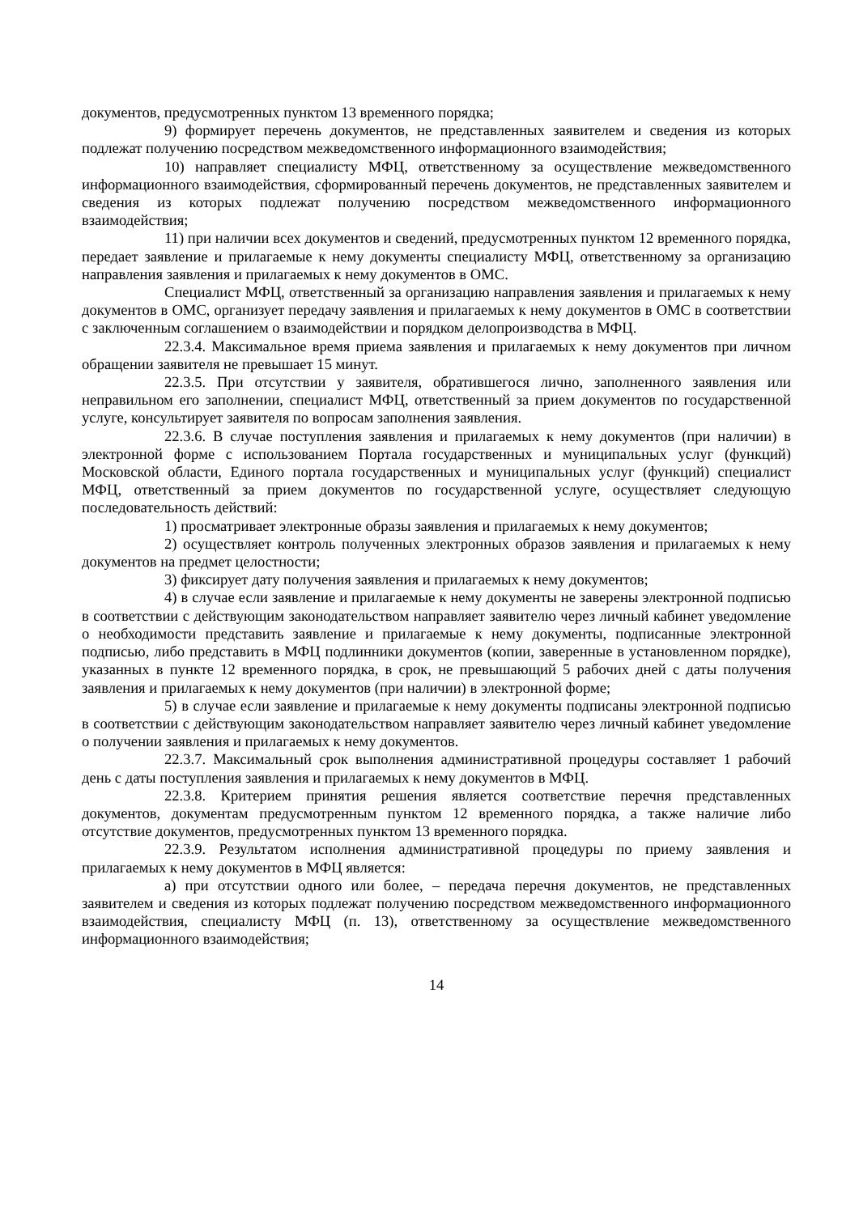документов, предусмотренных пунктом 13 временного порядка;
9) формирует перечень документов, не представленных заявителем и сведения из которых подлежат получению посредством межведомственного информационного взаимодействия;
10) направляет специалисту МФЦ, ответственному за осуществление межведомственного информационного взаимодействия, сформированный перечень документов, не представленных заявителем и сведения из которых подлежат получению посредством межведомственного информационного взаимодействия;
11) при наличии всех документов и сведений, предусмотренных пунктом 12 временного порядка, передает заявление и прилагаемые к нему документы специалисту МФЦ, ответственному за организацию направления заявления и прилагаемых к нему документов в ОМС.
Специалист МФЦ, ответственный за организацию направления заявления и прилагаемых к нему документов в ОМС, организует передачу заявления и прилагаемых к нему документов в ОМС в соответствии с заключенным соглашением о взаимодействии и порядком делопроизводства в МФЦ.
22.3.4. Максимальное время приема заявления и прилагаемых к нему документов при личном обращении заявителя не превышает 15 минут.
22.3.5. При отсутствии у заявителя, обратившегося лично, заполненного заявления или неправильном его заполнении, специалист МФЦ, ответственный за прием документов по государственной услуге, консультирует заявителя по вопросам заполнения заявления.
22.3.6. В случае поступления заявления и прилагаемых к нему документов (при наличии) в электронной форме с использованием Портала государственных и муниципальных услуг (функций) Московской области, Единого портала государственных и муниципальных услуг (функций) специалист МФЦ, ответственный за прием документов по государственной услуге, осуществляет следующую последовательность действий:
1) просматривает электронные образы заявления и прилагаемых к нему документов;
2) осуществляет контроль полученных электронных образов заявления и прилагаемых к нему документов на предмет целостности;
3) фиксирует дату получения заявления и прилагаемых к нему документов;
4) в случае если заявление и прилагаемые к нему документы не заверены электронной подписью в соответствии с действующим законодательством направляет заявителю через личный кабинет уведомление о необходимости представить заявление и прилагаемые к нему документы, подписанные электронной подписью, либо представить в МФЦ подлинники документов (копии, заверенные в установленном порядке), указанных в пункте 12 временного порядка, в срок, не превышающий 5 рабочих дней с даты получения заявления и прилагаемых к нему документов (при наличии) в электронной форме;
5) в случае если заявление и прилагаемые к нему документы подписаны электронной подписью в соответствии с действующим законодательством направляет заявителю через личный кабинет уведомление о получении заявления и прилагаемых к нему документов.
22.3.7. Максимальный срок выполнения административной процедуры составляет 1 рабочий день с даты поступления заявления и прилагаемых к нему документов в МФЦ.
22.3.8. Критерием принятия решения является соответствие перечня представленных документов, документам предусмотренным пунктом 12 временного порядка, а также наличие либо отсутствие документов, предусмотренных пунктом 13 временного порядка.
22.3.9. Результатом исполнения административной процедуры по приему заявления и прилагаемых к нему документов в МФЦ является:
а) при отсутствии одного или более, – передача перечня документов, не представленных заявителем и сведения из которых подлежат получению посредством межведомственного информационного взаимодействия, специалисту МФЦ (п. 13), ответственному за осуществление межведомственного информационного взаимодействия;
14